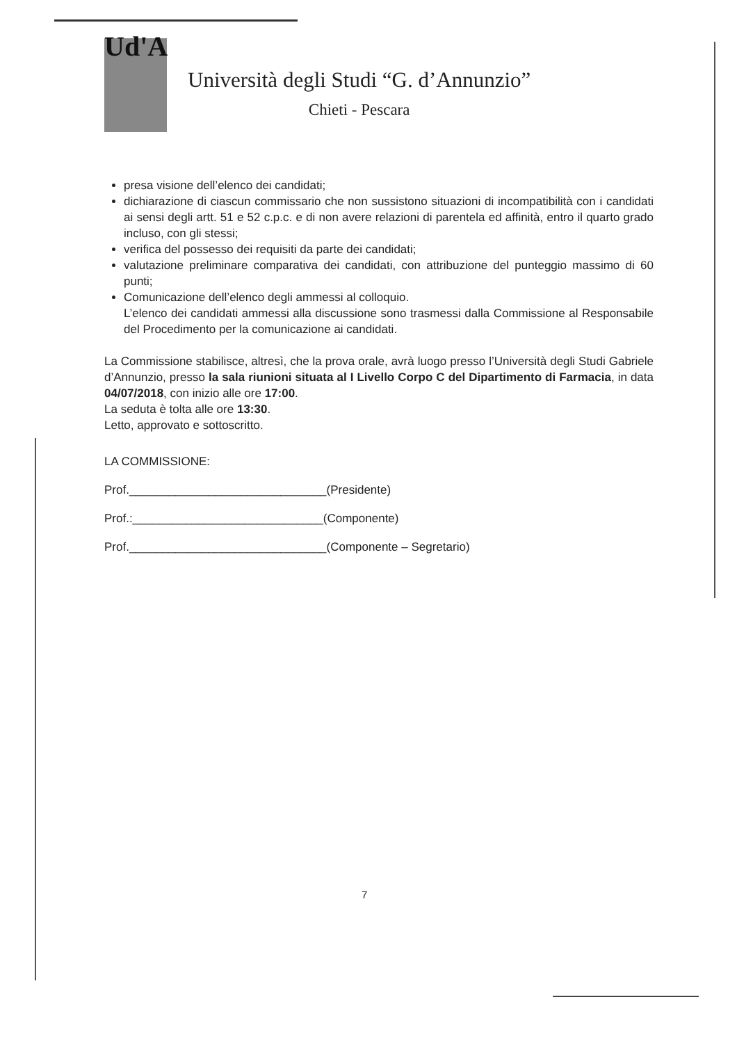Ud'A
Università degli Studi “G. d’Annunzio”
Chieti - Pescara
presa visione dell’elenco dei candidati;
dichiarazione di ciascun commissario che non sussistono situazioni di incompatibilità con i candidati ai sensi degli artt. 51 e 52 c.p.c. e di non avere relazioni di parentela ed affinità, entro il quarto grado incluso, con gli stessi;
verifica del possesso dei requisiti da parte dei candidati;
valutazione preliminare comparativa dei candidati, con attribuzione del punteggio massimo di 60 punti;
Comunicazione dell’elenco degli ammessi al colloquio.
L’elenco dei candidati ammessi alla discussione sono trasmessi dalla Commissione al Responsabile del Procedimento per la comunicazione ai candidati.
La Commissione stabilisce, altresì, che la prova orale, avrà luogo presso l’Università degli Studi Gabriele d’Annunzio, presso la sala riunioni situata al I Livello Corpo C del Dipartimento di Farmacia, in data 04/07/2018, con inizio alle ore 17:00.
La seduta è tolta alle ore 13:30.
Letto, approvato e sottoscritto.
LA COMMISSIONE:
Prof.______________________________(Presidente)
Prof.:_____________________________(Componente)
Prof.______________________________(Componente – Segretario)
7